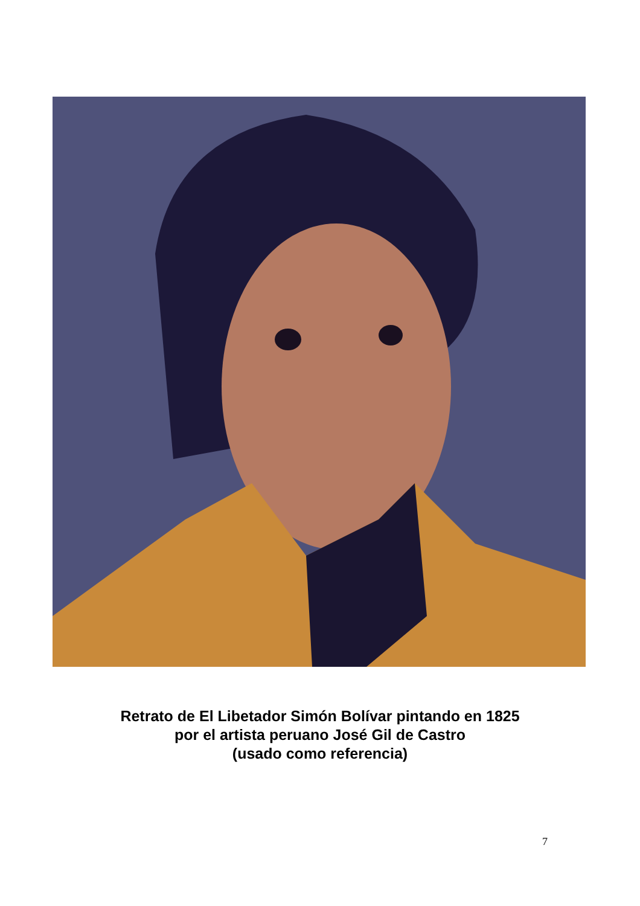Retrato de El Libetador Simón Bolívar pintando en 1825
por el artista peruano José Gil de Castro
(usado como referencia)
7